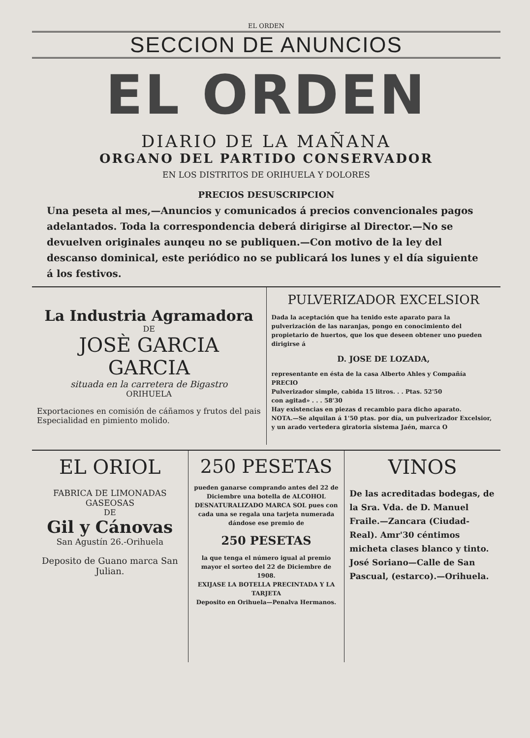EL ORDEN
SECCION DE ANUNCIOS
EL ORDEN
DIARIO DE LA MAÑANA
ORGANO DEL PARTIDO CONSERVADOR
EN LOS DISTRITOS DE ORIHUELA Y DOLORES
PRECIOS DESUSCRIPCION
Una peseta al mes,—Anuncios y comunicados á precios convencionales pagos adelantados. Toda la correspondencia deberá dirigirse al Director.—No se devuelven originales aunqeu no se publiquen.—Con motivo de la ley del descanso dominical, este periódico no se publicará los lunes y el día siguiente á los festivos.
La Industria Agramadora
DE
JOSÈ GARCIA GARCIA
situada en la carretera de Bigastro
ORIHUELA
Exportaciones en comisión de cáñamos y frutos del pais Especialidad en pimiento molido.
PULVERIZADOR EXCELSIOR
Dada la aceptación que ha tenido este aparato para la pulverización de las naranjas, pongo en conocimiento del propietario de huertos, que los que deseen obtener uno pueden dirigirse á
D. JOSE DE LOZADA,
representante en ésta de la casa Alberto Ahles y Compañía
PRECIO
Pulverizador simple, cabida 15 litros. . . Ptas. 52'50
con agitad» . . . 58'30
Hay existencias en piezas d recambio para dicho aparato.
NOTA.—Se alquilan á 1'50 ptas. por día, un pulverizador Excelsior, y un arado vertedera giratoria sistema Jaén, marca O
EL ORIOL
FABRICA DE LIMONADAS GASEOSAS
DE
Gil y Cánovas
San Agustín 26.-Orihuela
Deposito de Guano marca San Julian.
250 PESETAS
pueden ganarse comprando antes del 22 de Diciembre una botella de ALCOHOL DESNATURALIZADO MARCA SOL pues con cada una se regala una tarjeta numerada dándose ese premio de
250 PESETAS
la que tenga el número igual al premio mayor el sorteo del 22 de Diciembre de 1908.
EXIJASE LA BOTELLA PRECINTADA Y LA TARJETA
Deposito en Orihuela—Penalva Hermanos.
VINOS
De las acreditadas bodegas, de la Sra. Vda. de D. Manuel Fraile.—Zancara (Ciudad-Real). Amr'30 céntimos micheta clases blanco y tinto. José Soriano—Calle de San Pascual, (estarco).—Orihuela.